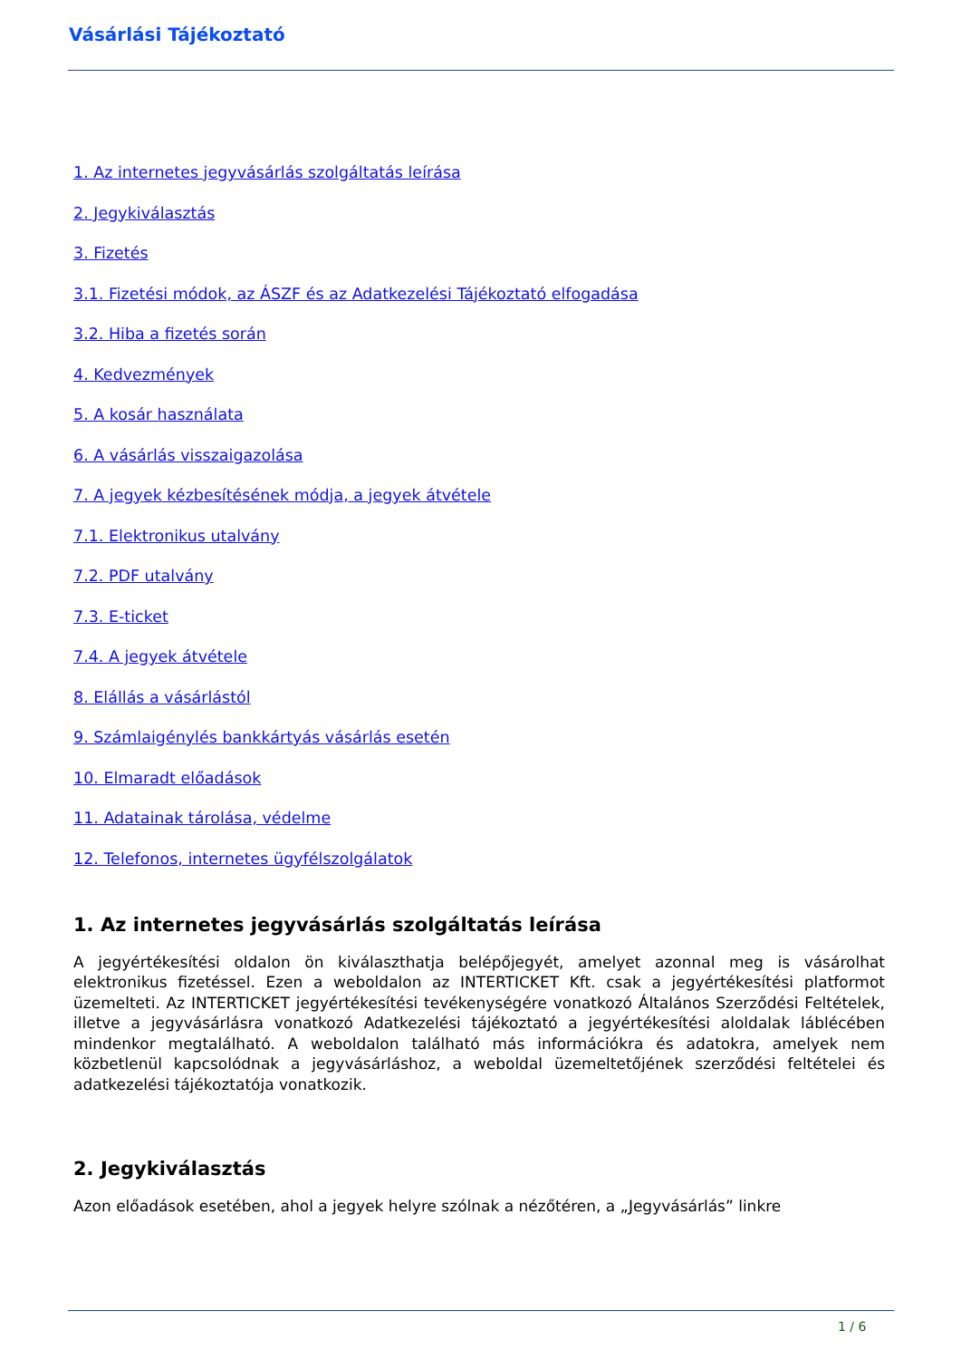Vásárlási Tájékoztató
1. Az internetes jegyvásárlás szolgáltatás leírása
2. Jegykiválasztás
3. Fizetés
3.1. Fizetési módok, az ÁSZF és az Adatkezelési Tájékoztató elfogadása
3.2. Hiba a fizetés során
4. Kedvezmények
5. A kosár használata
6. A vásárlás visszaigazolása
7. A jegyek kézbesítésének módja, a jegyek átvétele
7.1. Elektronikus utalvány
7.2. PDF utalvány
7.3. E-ticket
7.4. A jegyek átvétele
8. Elállás a vásárlástól
9. Számlaigénylés bankkártyás vásárlás esetén
10. Elmaradt előadások
11. Adatainak tárolása, védelme
12. Telefonos, internetes ügyfélszolgálatok
1. Az internetes jegyvásárlás szolgáltatás leírása
A jegyértékesítési oldalon ön kiválaszthatja belépőjegyét, amelyet azonnal meg is vásárolhat elektronikus fizetéssel. Ezen a weboldalon az INTERTICKET Kft. csak a jegyértékesítési platformot üzemelteti. Az INTERTICKET jegyértékesítési tevékenységére vonatkozó Általános Szerződési Feltételek, illetve a jegyvásárlásra vonatkozó Adatkezelési tájékoztató a jegyértékesítési aloldalak láblécében mindenkor megtalálható. A weboldalon található más információkra és adatokra, amelyek nem közbetlenül kapcsolódnak a jegyvásárláshoz, a weboldal üzemeltetőjének szerződési feltételei és adatkezelési tájékoztatója vonatkozik.
2. Jegykiválasztás
Azon előadások esetében, ahol a jegyek helyre szólnak a nézőtéren, a „Jegyvásárlás” linkre
1 / 6